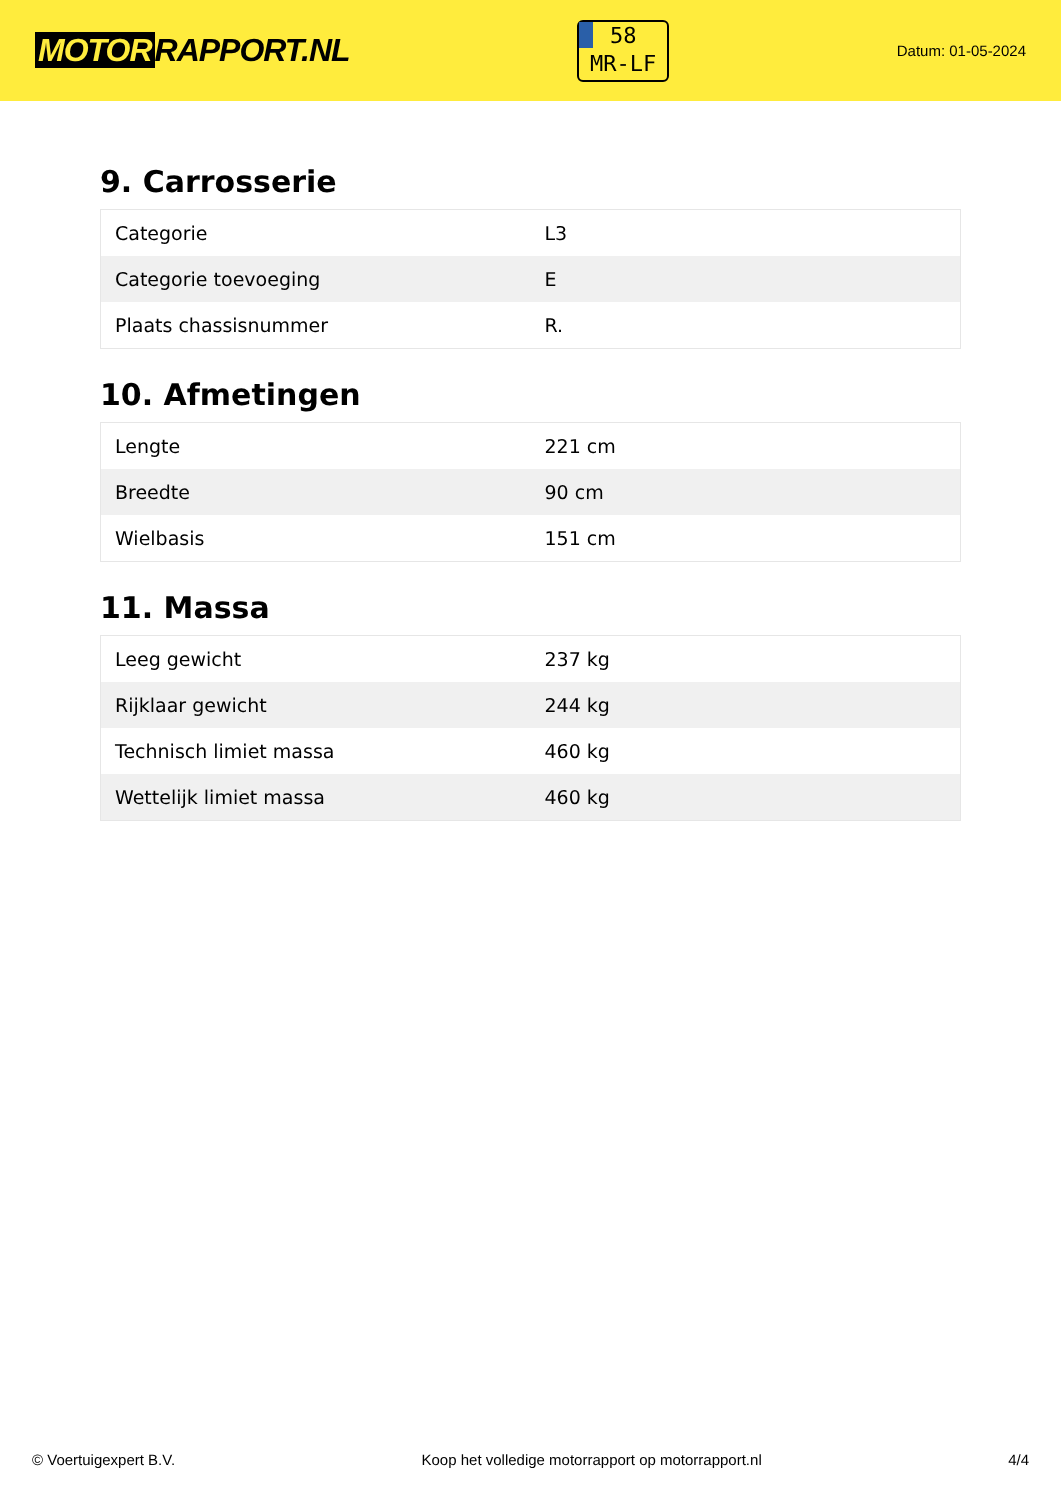MOTOR RAPPORT.NL
58
MR-LF
Datum: 01-05-2024
9. Carrosserie
| Categorie | L3 |
| Categorie toevoeging | E |
| Plaats chassisnummer | R. |
10. Afmetingen
| Lengte | 221 cm |
| Breedte | 90 cm |
| Wielbasis | 151 cm |
11. Massa
| Leeg gewicht | 237 kg |
| Rijklaar gewicht | 244 kg |
| Technisch limiet massa | 460 kg |
| Wettelijk limiet massa | 460 kg |
© Voertuigexpert B.V. Koop het volledige motorrapport op motorrapport.nl 4/4